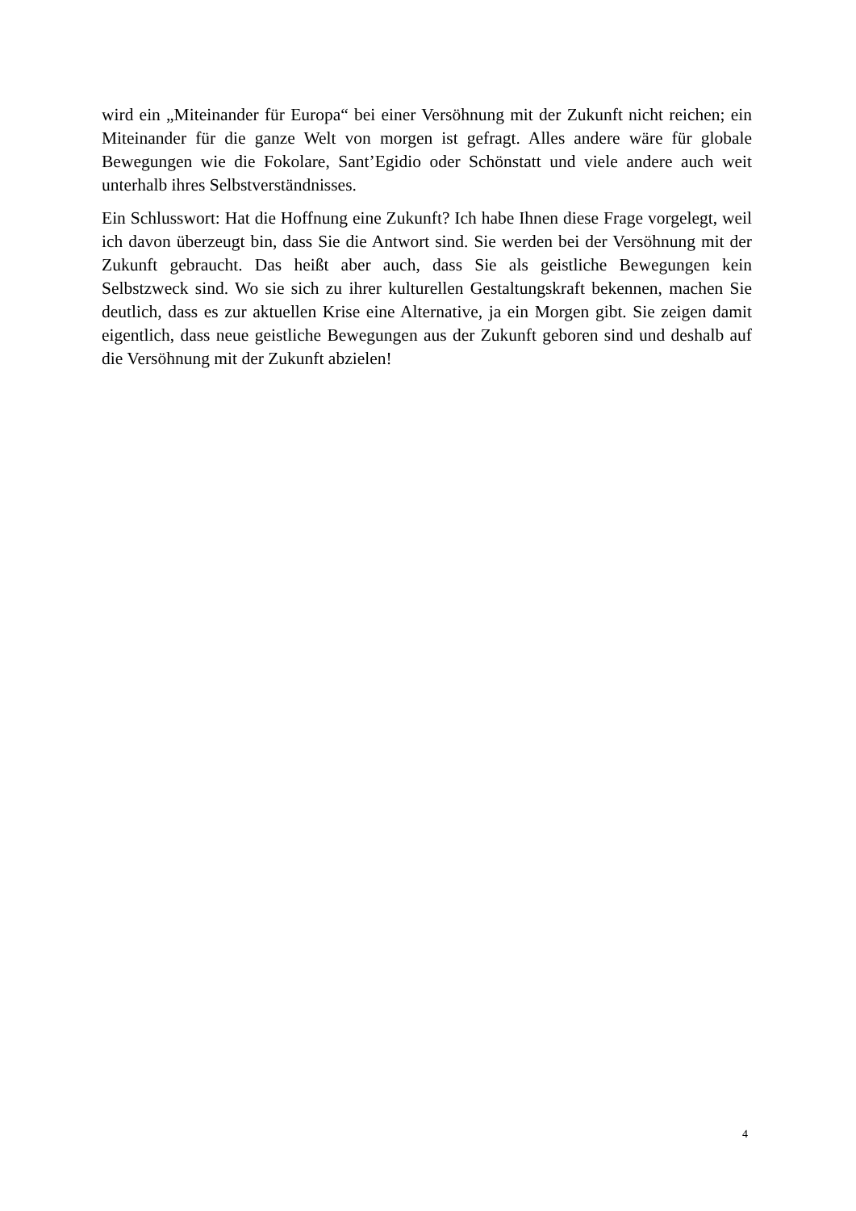wird ein „Miteinander für Europa“ bei einer Versöhnung mit der Zukunft nicht reichen; ein Miteinander für die ganze Welt von morgen ist gefragt. Alles andere wäre für globale Bewegungen wie die Fokolare, Sant’Egidio oder Schönstatt und viele andere auch weit unterhalb ihres Selbstverständnisses.
Ein Schlusswort: Hat die Hoffnung eine Zukunft? Ich habe Ihnen diese Frage vorgelegt, weil ich davon überzeugt bin, dass Sie die Antwort sind. Sie werden bei der Versöhnung mit der Zukunft gebraucht. Das heißt aber auch, dass Sie als geistliche Bewegungen kein Selbstzweck sind. Wo sie sich zu ihrer kulturellen Gestaltungskraft bekennen, machen Sie deutlich, dass es zur aktuellen Krise eine Alternative, ja ein Morgen gibt. Sie zeigen damit eigentlich, dass neue geistliche Bewegungen aus der Zukunft geboren sind und deshalb auf die Versöhnung mit der Zukunft abzielen!
4